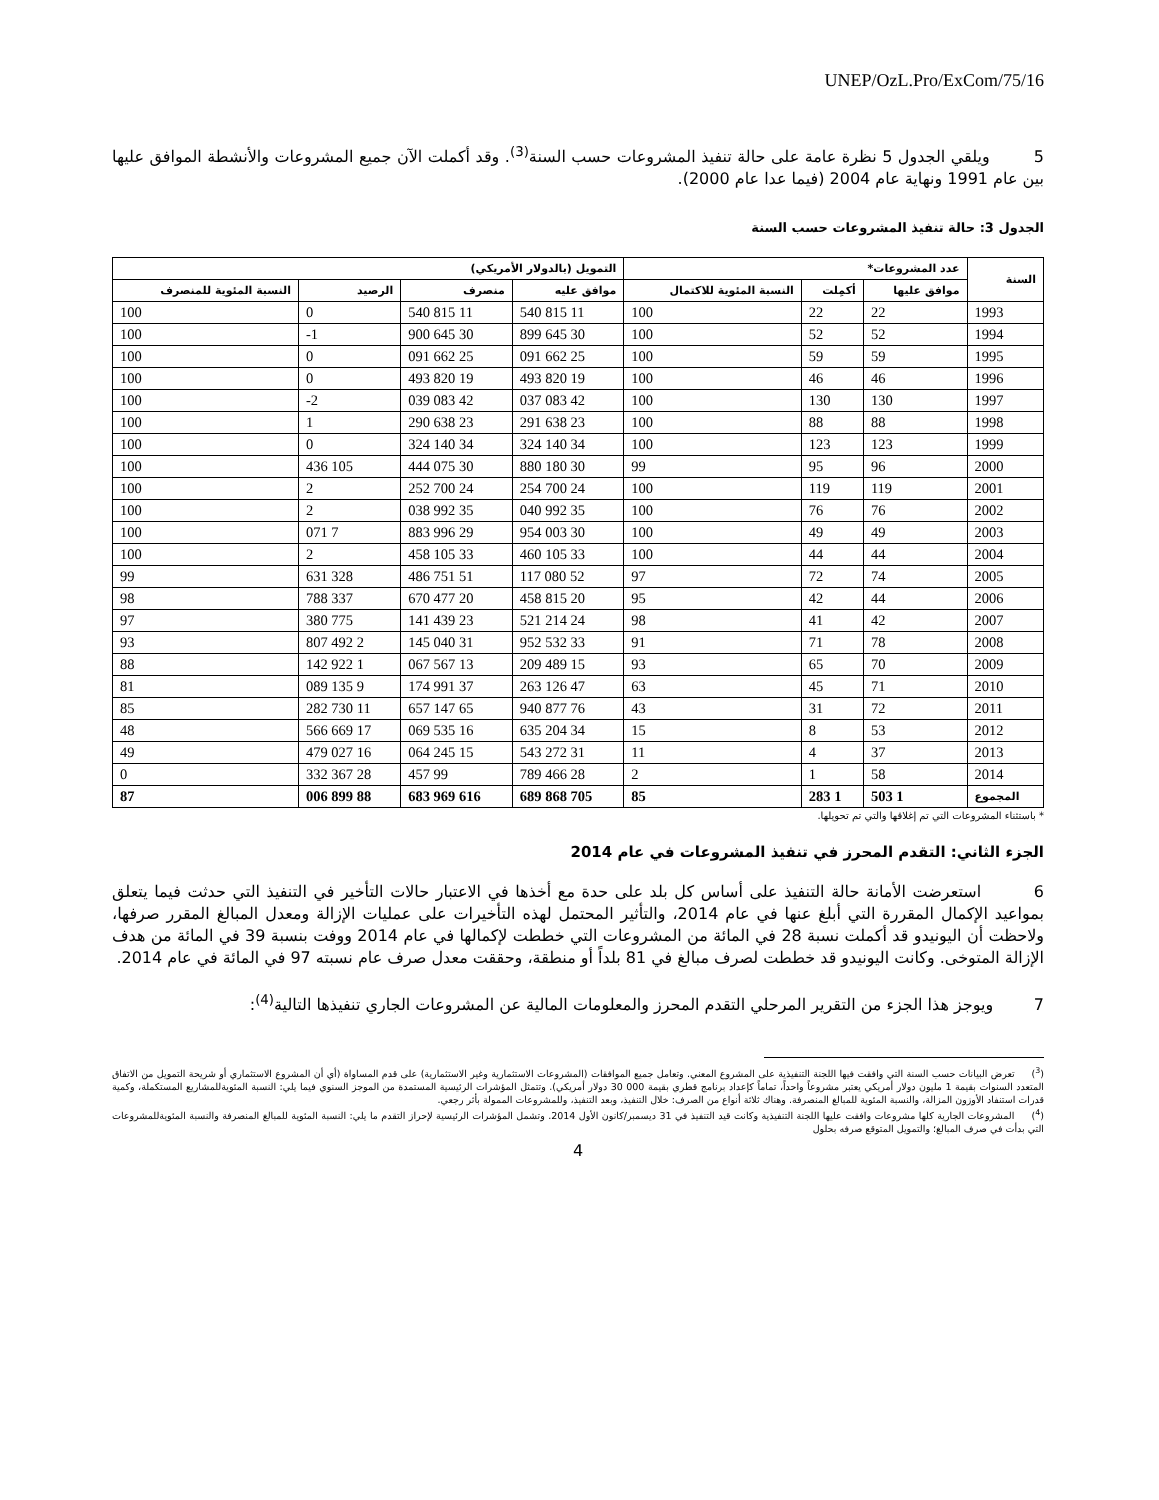UNEP/OzL.Pro/ExCom/75/16
5 ويلقي الجدول 5 نظرة عامة على حالة تنفيذ المشروعات حسب السنة<sup>(3)</sup>. وقد أكملت الآن جميع المشروعات والأنشطة الموافق عليها بين عام 1991 ونهاية عام 2004 (فيما عدا عام 2000).
الجدول 3: حالة تنفيذ المشروعات حسب السنة
| السنة | عدد المشروعات* | | | التمويل (بالدولار الأمريكي) | | | |
| --- | --- | --- | --- | --- | --- | --- | --- |
| | موافق عليها | أكمِلت | النسبة المئوية للاكتمال | موافق عليه | منصرف | الرصيد | النسبة المئوية للمنصرف |
| 1993 | 22 | 22 | 100 | 11 815 540 | 11 815 540 | 0 | 100 |
| 1994 | 52 | 52 | 100 | 30 645 899 | 30 645 900 | 1- | 100 |
| 1995 | 59 | 59 | 100 | 25 662 091 | 25 662 091 | 0 | 100 |
| 1996 | 46 | 46 | 100 | 19 820 493 | 19 820 493 | 0 | 100 |
| 1997 | 130 | 130 | 100 | 42 083 037 | 42 083 039 | 2- | 100 |
| 1998 | 88 | 88 | 100 | 23 638 291 | 23 638 290 | 1 | 100 |
| 1999 | 123 | 123 | 100 | 34 140 324 | 34 140 324 | 0 | 100 |
| 2000 | 96 | 95 | 99 | 30 180 880 | 30 075 444 | 105 436 | 100 |
| 2001 | 119 | 119 | 100 | 24 700 254 | 24 700 252 | 2 | 100 |
| 2002 | 76 | 76 | 100 | 35 992 040 | 35 992 038 | 2 | 100 |
| 2003 | 49 | 49 | 100 | 30 003 954 | 29 996 883 | 7 071 | 100 |
| 2004 | 44 | 44 | 100 | 33 105 460 | 33 105 458 | 2 | 100 |
| 2005 | 74 | 72 | 97 | 52 080 117 | 51 751 486 | 328 631 | 99 |
| 2006 | 44 | 42 | 95 | 20 815 458 | 20 477 670 | 337 788 | 98 |
| 2007 | 42 | 41 | 98 | 24 214 521 | 23 439 141 | 775 380 | 97 |
| 2008 | 78 | 71 | 91 | 33 532 952 | 31 040 145 | 2 492 807 | 93 |
| 2009 | 70 | 65 | 93 | 15 489 209 | 13 567 067 | 1 922 142 | 88 |
| 2010 | 71 | 45 | 63 | 47 126 263 | 37 991 174 | 9 135 089 | 81 |
| 2011 | 72 | 31 | 43 | 76 877 940 | 65 147 657 | 11 730 282 | 85 |
| 2012 | 53 | 8 | 15 | 34 204 635 | 16 535 069 | 17 669 566 | 48 |
| 2013 | 37 | 4 | 11 | 31 272 543 | 15 245 064 | 16 027 479 | 49 |
| 2014 | 58 | 1 | 2 | 28 466 789 | 99 457 | 28 367 332 | 0 |
| المجموع | 1 503 | 1 283 | 85 | 705 868 689 | 616 969 683 | 88 899 006 | 87 |
* باستثناء المشروعات التي تم إغلاقها والتي تم تحويلها.
الجزء الثاني: التقدم المحرز في تنفيذ المشروعات في عام 2014
6 استعرضت الأمانة حالة التنفيذ على أساس كل بلد على حدة مع أخذها في الاعتبار حالات التأخير في التنفيذ التي حدثت فيما يتعلق بمواعيد الإكمال المقررة التي أبلغ عنها في عام 2014، والتأثير المحتمل لهذه التأخيرات على عمليات الإزالة ومعدل المبالغ المقرر صرفها، ولاحظت أن اليونيدو قد أكملت نسبة 28 في المائة من المشروعات التي خططت لإكمالها في عام 2014 ووفت بنسبة 39 في المائة من هدف الإزالة المتوخى. وكانت اليونيدو قد خططت لصرف مبالغ في 81 بلداً أو منطقة، وحققت معدل صرف عام نسبته 97 في المائة في عام 2014.
7 ويوجز هذا الجزء من التقرير المرحلي التقدم المحرز والمعلومات المالية عن المشروعات الجاري تنفيذها التالية<sup>(4)</sup>:
(<sup>3</sup>) تعرض البيانات حسب السنة التي وافقت فيها اللجنة التنفيذية على المشروع المعني. وتعامل جميع الموافقات (المشروعات الاستثمارية وغير الاستثمارية) على قدم المساواة (أي أن المشروع الاستثماري أو شريحة التمويل من الاتفاق المتعدد السنوات بقيمة 1 مليون دولار أمريكي يعتبر مشروعاً واحداً، تماماً كإعداد برنامج قطري بقيمة 000 30 دولار أمريكي). وتتمثل المؤشرات الرئيسية المستمدة من الموجز السنوي فيما يلي: النسبة المئويةللمشاريع المستكملة، وكمية قدرات استنفاد الأوزون المزالة، والنسبة المئوية للمبالغ المنصرفة. وهناك ثلاثة أنواع من الصرف: خلال التنفيذ، وبعد التنفيذ، وللمشروعات الممولة بأثر رجعي.
(<sup>4</sup>) المشروعات الجارية كلها مشروعات وافقت عليها اللجنة التنفيذية وكانت قيد التنفيذ في 31 ديسمبر/كانون الأول 2014. وتشمل المؤشرات الرئيسية لإحراز التقدم ما يلي: النسبة المئوية للمبالغ المنصرفة والنسبة المئويةللمشروعات التي بدأت في صرف المبالغ؛ والتمويل المتوقع صرفه بحلول
4